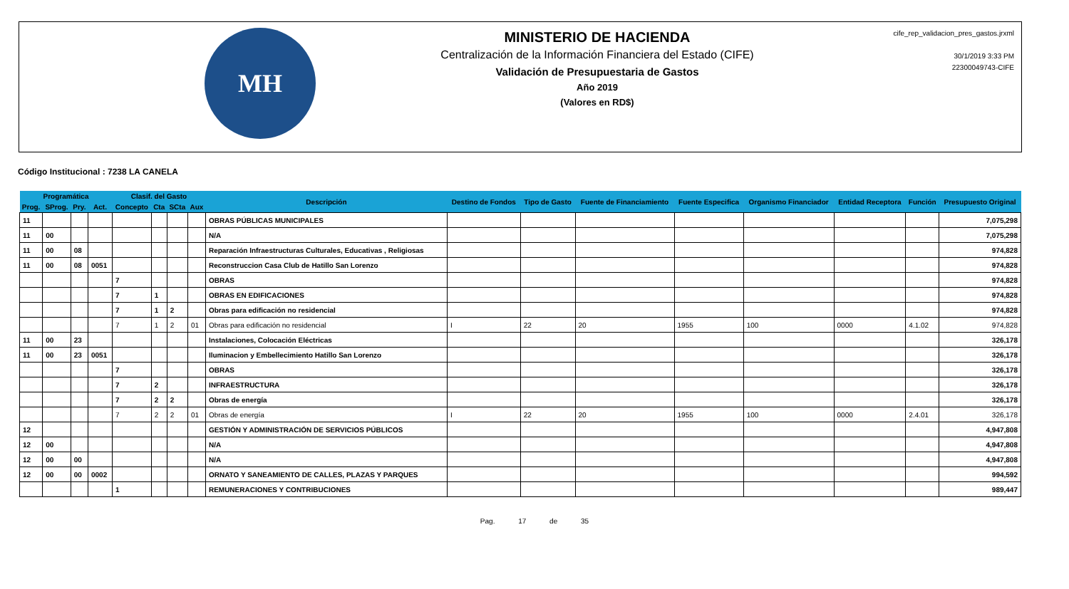MH
MINISTERIO DE HACIENDA
Centralización de la Información Financiera del Estado (CIFE)
Validación de Presupuestaria de Gastos
Año 2019
(Valores en RD$)
cife_rep_validacion_pres_gastos.jrxml
30/1/2019 3:33 PM
22300049743-CIFE
Código Institucional : 7238 LA CANELA
| Programática | | | | Clasif. del Gasto | | | | Descripción | Destino de Fondos | Tipo de Gasto | Fuente de Financiamiento | Fuente Especifica | Organismo Financiador | Entidad Receptora | Función | Presupuesto Original |
| --- | --- | --- | --- | --- | --- | --- | --- | --- | --- | --- | --- | --- | --- | --- | --- | --- |
| Prog. | SProg. | Pry. | Act. | Concepto | Cta | SCta | Aux | | | | | | | | | |
| 11 | | | | | | | | OBRAS PÚBLICAS MUNICIPALES | | | | | | | | 7,075,298 |
| 11 | 00 | | | | | | | N/A | | | | | | | | 7,075,298 |
| 11 | 00 | 08 | | | | | | Reparación Infraestructuras Culturales, Educativas , Religiosas | | | | | | | | 974,828 |
| 11 | 00 | 08 | 0051 | | | | | Reconstruccion Casa Club de Hatillo San Lorenzo | | | | | | | | 974,828 |
| | | | | 7 | | | | OBRAS | | | | | | | | 974,828 |
| | | | | 7 | 1 | | | OBRAS EN EDIFICACIONES | | | | | | | | 974,828 |
| | | | | 7 | 1 | 2 | | Obras para edificación no residencial | | | | | | | | 974,828 |
| | | | | 7 | 1 | 2 | 01 | Obras para edificación no residencial | I | 22 | 20 | 1955 | 100 | 0000 | 4.1.02 | 974,828 |
| 11 | 00 | 23 | | | | | | Instalaciones, Colocación Eléctricas | | | | | | | | 326,178 |
| 11 | 00 | 23 | 0051 | | | | | Iluminacion y Embellecimiento Hatillo San Lorenzo | | | | | | | | 326,178 |
| | | | | 7 | | | | OBRAS | | | | | | | | 326,178 |
| | | | | 7 | 2 | | | INFRAESTRUCTURA | | | | | | | | 326,178 |
| | | | | 7 | 2 | 2 | | Obras de energía | | | | | | | | 326,178 |
| | | | | 7 | 2 | 2 | 01 | Obras de energía | I | 22 | 20 | 1955 | 100 | 0000 | 2.4.01 | 326,178 |
| 12 | | | | | | | | GESTIÓN Y ADMINISTRACIÓN DE SERVICIOS PÚBLICOS | | | | | | | | 4,947,808 |
| 12 | 00 | | | | | | | N/A | | | | | | | | 4,947,808 |
| 12 | 00 | 00 | | | | | | N/A | | | | | | | | 4,947,808 |
| 12 | 00 | 00 | 0002 | | | | | ORNATO Y SANEAMIENTO DE CALLES, PLAZAS Y PARQUES | | | | | | | | 994,592 |
| | | | | 1 | | | | REMUNERACIONES Y CONTRIBUCIONES | | | | | | | | 989,447 |
Pag. 17 de 35